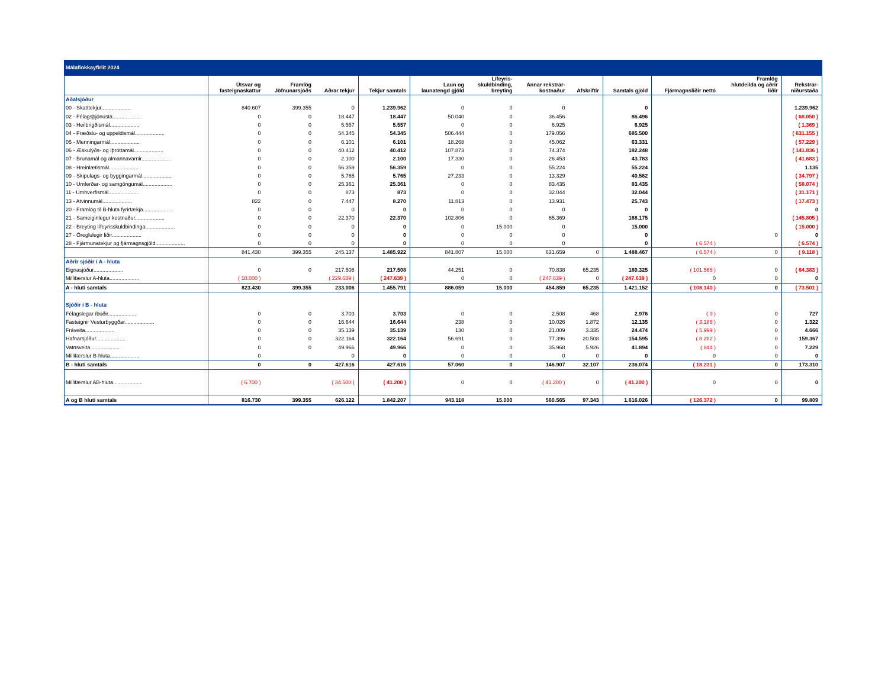Málaflokkayfirlit 2024
| | Útsvar og fasteignaskattur | Framlög Jöfnunarsjóðs | Aðrar tekjur | Tekjur samtals | Laun og launatengd gjöld | Lífeyris- skuldbinding, breyting | Annar rekstrar- kostnaður | Afskriftir | Samtals gjöld | Fjármagnsliðir nettó | Framlög hlutdeilda og aðrir liðir | Rekstrar- niðurstaða |
| --- | --- | --- | --- | --- | --- | --- | --- | --- | --- | --- | --- | --- |
| Aðalsjóður | | | | | | | | | | | | |
| 00 - Skatttekjur.................... | 840.607 | 399.355 | 0 | 1.239.962 | 0 | 0 | 0 | | 0 | | | 1.239.962 |
| 02 - Félagsþjónusta.................... | 0 | 0 | 18.447 | 18.447 | 50.040 | 0 | 36.456 | | 86.496 | | | ( 68.050 ) |
| 03 - Heilbrigðismál.................... | 0 | 0 | 5.557 | 5.557 | 0 | 0 | 6.925 | | 6.925 | | | ( 1.369 ) |
| 04 - Fræðslu- og uppeldismál.................... | 0 | 0 | 54.345 | 54.345 | 506.444 | 0 | 179.056 | | 685.500 | | | ( 631.155 ) |
| 05 - Menningarmál.................... | 0 | 0 | 6.101 | 6.101 | 18.268 | 0 | 45.062 | | 63.331 | | | ( 57.229 ) |
| 06 - Æskulýðs- og íþróttamál.................... | 0 | 0 | 40.412 | 40.412 | 107.873 | 0 | 74.374 | | 182.248 | | | ( 141.836 ) |
| 07 - Brunamál og almannavarnir.................... | 0 | 0 | 2.100 | 2.100 | 17.330 | 0 | 26.453 | | 43.783 | | | ( 41.683 ) |
| 08 - Hreinlætismál.................... | 0 | 0 | 56.359 | 56.359 | 0 | 0 | 55.224 | | 55.224 | | | 1.135 |
| 09 - Skipulags- og byggingarmál.................... | 0 | 0 | 5.765 | 5.765 | 27.233 | 0 | 13.329 | | 40.562 | | | ( 34.797 ) |
| 10 - Umferðar- og samgöngumál.................... | 0 | 0 | 25.361 | 25.361 | 0 | 0 | 83.435 | | 83.435 | | | ( 58.074 ) |
| 11 - Umhverfismál.................... | 0 | 0 | 873 | 873 | 0 | 0 | 32.044 | | 32.044 | | | ( 31.171 ) |
| 13 - Atvinnumál.................... | 822 | 0 | 7.447 | 8.270 | 11.813 | 0 | 13.931 | | 25.743 | | | ( 17.473 ) |
| 20 - Framlög til B-hluta fyrirtækja.................... | 0 | 0 | 0 | 0 | 0 | 0 | 0 | | 0 | | | 0 |
| 21 - Sameiginlegur kostnaður.................... | 0 | 0 | 22.370 | 22.370 | 102.806 | 0 | 65.369 | | 168.175 | | | ( 145.805 ) |
| 22 - Breyting lífeyrisskuldbindinga.................... | 0 | 0 | 0 | 0 | 0 | 15.000 | 0 | | 15.000 | | | ( 15.000 ) |
| 27 - Óreglulegir liðir.................... | 0 | 0 | 0 | 0 | 0 | 0 | 0 | | 0 | | 0 | 0 |
| 28 - Fjármunatekjur og fjármagnsgjöld.................... | 0 | 0 | 0 | 0 | 0 | 0 | 0 | | 0 | ( 6.574 ) | | ( 6.574 ) |
| | 841.430 | 399.355 | 245.137 | 1.485.922 | 841.807 | 15.000 | 631.659 | 0 | 1.488.467 | ( 6.574 ) | 0 | ( 9.118 ) |
| Aðrir sjóðir í A - hluta | | | | | | | | | | | | |
| Eignasjóður.................... | 0 | 0 | 217.508 | 217.508 | 44.251 | 0 | 70.838 | 65.235 | 180.325 | ( 101.566 ) | 0 | ( 64.383 ) |
| Millifærslur A-hluta.................... | ( 18.000 ) | | ( 229.639 ) | ( 247.639 ) | 0 | 0 | ( 247.639 ) | 0 | ( 247.639 ) | 0 | 0 | 0 |
| A - hluti samtals | 823.430 | 399.355 | 233.006 | 1.455.791 | 886.059 | 15.000 | 454.859 | 65.235 | 1.421.152 | ( 108.140 ) | 0 | ( 73.501 ) |
| Sjóðir í B - hluta | | | | | | | | | | | | |
| Félagslegar íbúðir.................... | 0 | 0 | 3.703 | 3.703 | 0 | 0 | 2.508 | 468 | 2.976 | ( 0 ) | 0 | 727 |
| Fasteignir Vesturbyggðar.................... | 0 | 0 | 16.644 | 16.644 | 238 | 0 | 10.026 | 1.872 | 12.135 | ( 3.186 ) | 0 | 1.322 |
| Fráveita.................... | 0 | 0 | 35.139 | 35.139 | 130 | 0 | 21.009 | 3.335 | 24.474 | ( 5.999 ) | 0 | 4.666 |
| Hafnarsjóður.................... | 0 | 0 | 322.164 | 322.164 | 56.691 | 0 | 77.396 | 20.508 | 154.595 | ( 8.202 ) | 0 | 159.367 |
| Vatnsveita.................... | 0 | 0 | 49.966 | 49.966 | 0 | 0 | 35.968 | 5.926 | 41.894 | ( 844 ) | 0 | 7.229 |
| Millifærslur B-hluta.................... | 0 | | 0 | 0 | 0 | 0 | 0 | 0 | 0 | 0 | 0 | 0 |
| B - hluti samtals | 0 | 0 | 427.616 | 427.616 | 57.060 | 0 | 146.907 | 32.107 | 236.074 | ( 18.231 ) | 0 | 173.310 |
| Millifærslur AB-hluta.................... | ( 6.700 ) | | ( 34.500 ) | ( 41.200 ) | 0 | 0 | ( 41.200 ) | 0 | ( 41.200 ) | 0 | 0 | 0 |
| A og B hluti samtals | 816.730 | 399.355 | 626.122 | 1.842.207 | 943.118 | 15.000 | 560.565 | 97.343 | 1.616.026 | ( 126.372 ) | 0 | 99.809 |